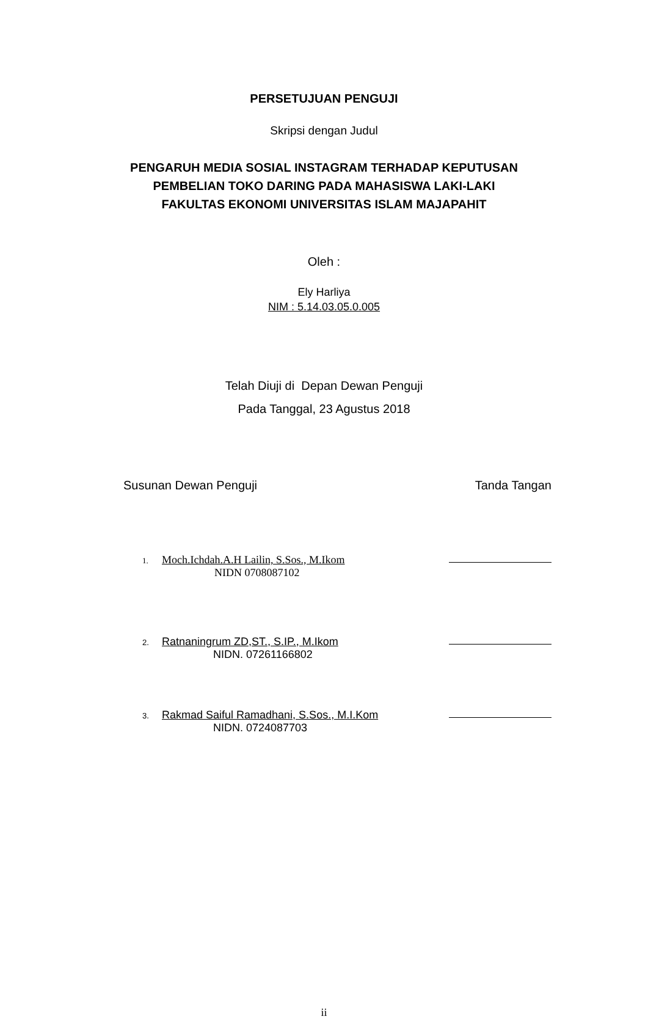PERSETUJUAN PENGUJI
Skripsi dengan Judul
PENGARUH MEDIA SOSIAL INSTAGRAM TERHADAP KEPUTUSAN
PEMBELIAN TOKO DARING PADA MAHASISWA LAKI-LAKI
FAKULTAS EKONOMI UNIVERSITAS ISLAM MAJAPAHIT
Oleh :
Ely Harliya
NIM : 5.14.03.05.0.005
Telah Diuji di Depan Dewan Penguji
Pada Tanggal, 23 Agustus 2018
Susunan Dewan Penguji Tanda Tangan
1. Moch.Ichdah.A.H Lailin, S.Sos., M.Ikom
NIDN 0708087102
2. Ratnaningrum ZD,ST., S.IP., M.Ikom
NIDN. 07261166802
3. Rakmad Saiful Ramadhani, S.Sos., M.I.Kom
NIDN. 0724087703
ii